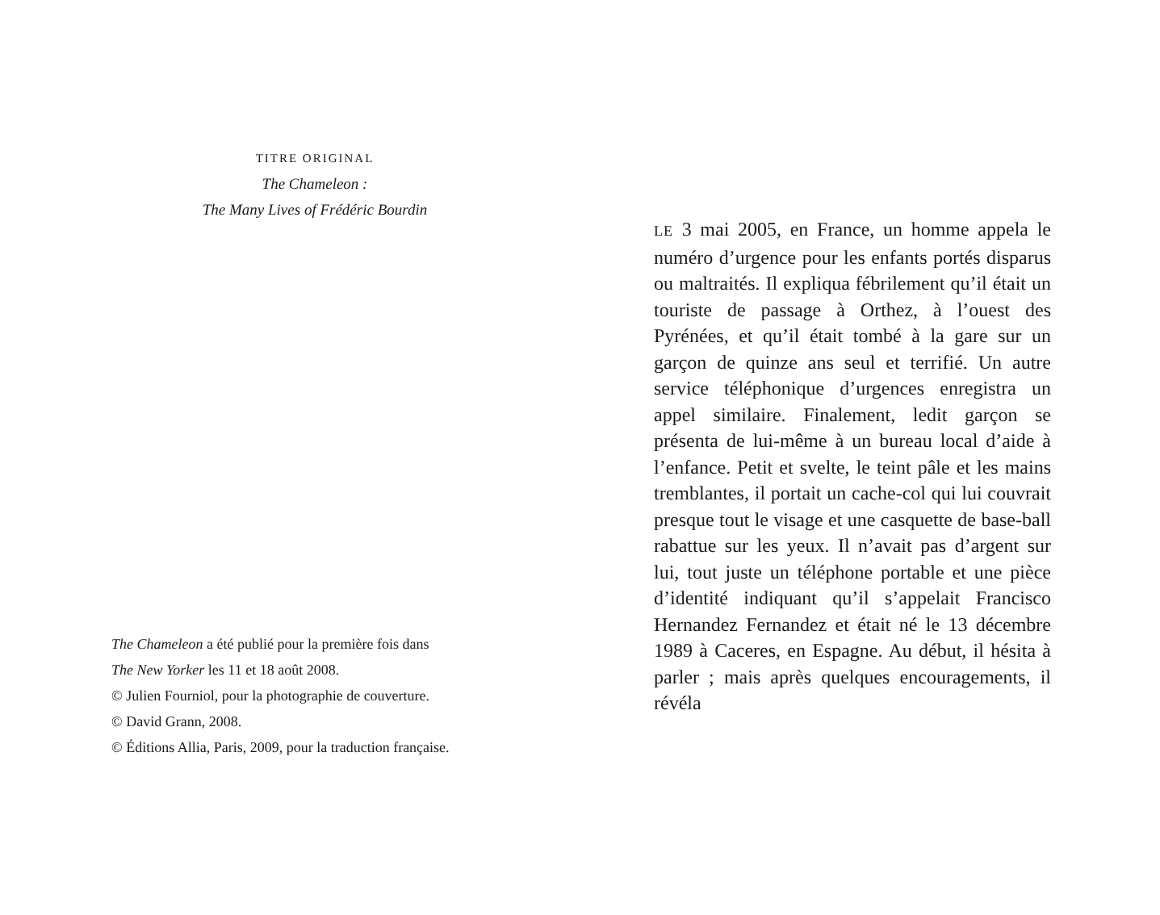TITRE ORIGINAL
The Chameleon :
The Many Lives of Frédéric Bourdin
The Chameleon a été publié pour la première fois dans
The New Yorker les 11 et 18 août 2008.
© Julien Fourniol, pour la photographie de couverture.
© David Grann, 2008.
© Éditions Allia, Paris, 2009, pour la traduction française.
LE 3 mai 2005, en France, un homme appela le numéro d’urgence pour les enfants portés disparus ou maltraités. Il expliqua fébrilement qu’il était un touriste de passage à Orthez, à l’ouest des Pyrénées, et qu’il était tombé à la gare sur un garçon de quinze ans seul et terrifié. Un autre service téléphonique d’urgences enregistra un appel similaire. Finalement, ledit garçon se présenta de lui-même à un bureau local d’aide à l’enfance. Petit et svelte, le teint pâle et les mains tremblantes, il portait un cache-col qui lui couvrait presque tout le visage et une casquette de base-ball rabattue sur les yeux. Il n’avait pas d’argent sur lui, tout juste un téléphone portable et une pièce d’identité indiquant qu’il s’appelait Francisco Hernandez Fernandez et était né le 13 décembre 1989 à Caceres, en Espagne. Au début, il hésita à parler ; mais après quelques encouragements, il révéla